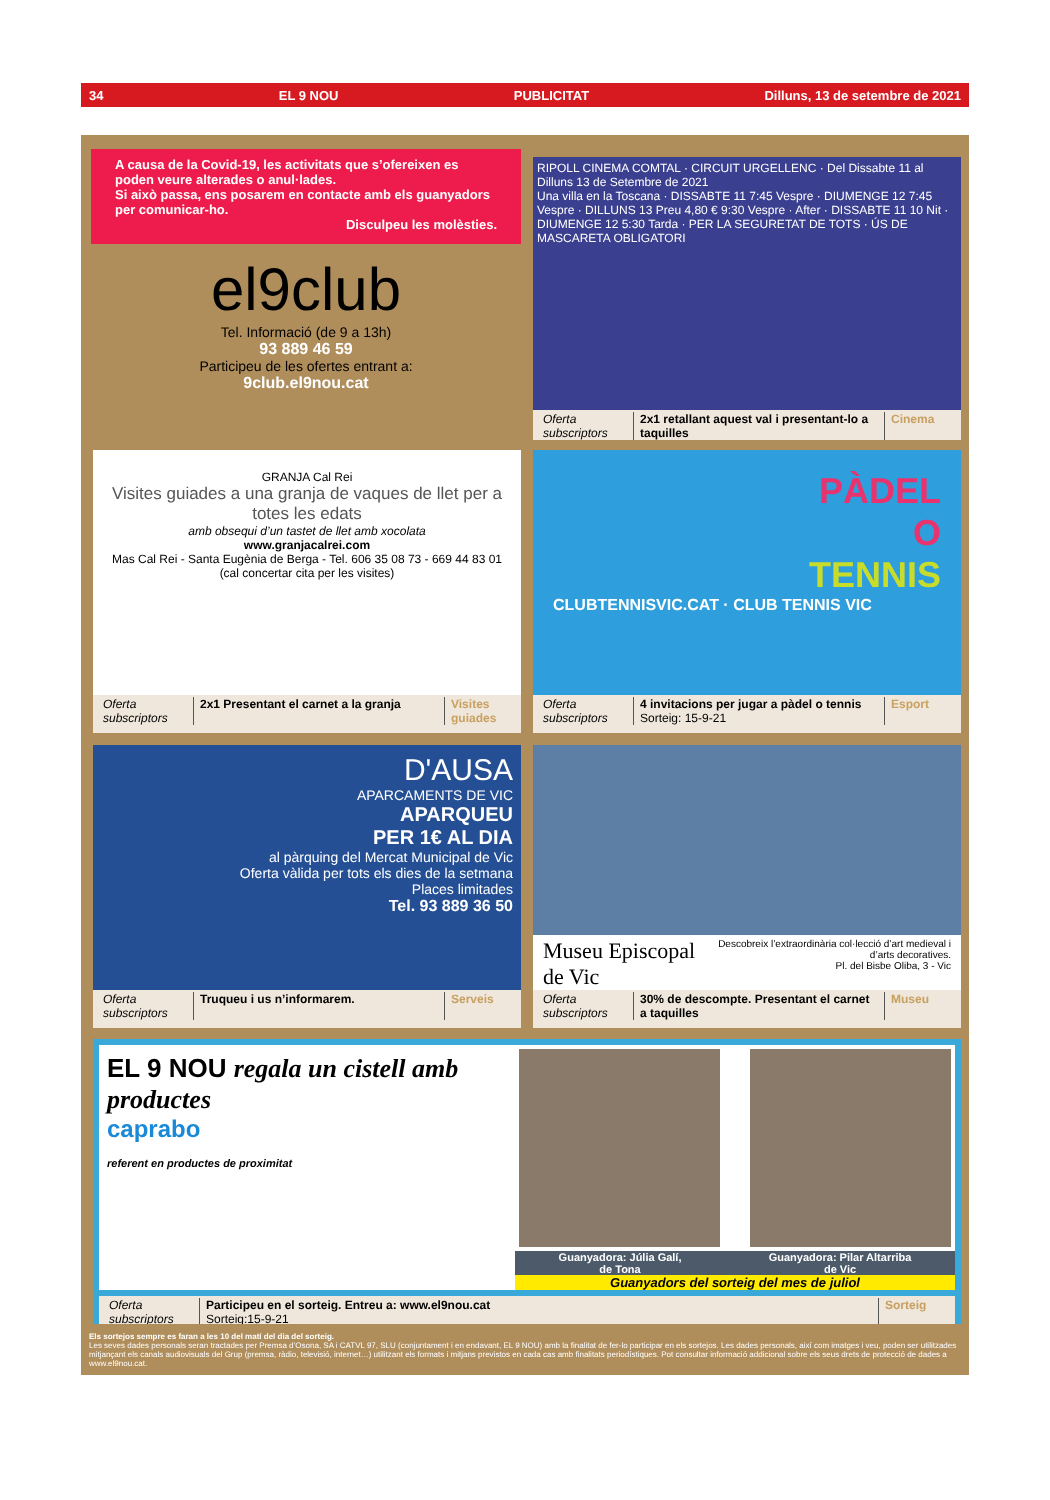34 EL 9 NOU PUBLICITAT Dilluns, 13 de setembre de 2021
A causa de la Covid-19, les activitats que s’ofereixen es poden veure alterades o anul·lades.
Si això passa, ens posarem en contacte amb els guanyadors per comunicar-ho.
Disculpeu les molèsties.
el9club
Tel. Informació (de 9 a 13h)
93 889 46 59
Participeu de les ofertes entrant a:
9club.el9nou.cat
RIPOLL CINEMA COMTAL · CIRCUIT URGELLENC · Del Dissabte 11 al Dilluns 13 de Setembre de 2021
Una villa en la Toscana · DISSABTE 11 7:45 Vespre · DIUMENGE 12 7:45 Vespre · DILLUNS 13 Preu 4,80 € 9:30 Vespre · After · DISSABTE 11 10 Nit · DIUMENGE 12 5:30 Tarda · PER LA SEGURETAT DE TOTS · ÚS DE MASCARETA OBLIGATORI
Oferta subscriptors 2x1 retallant aquest val i presentant-lo a taquilles Cinema
GRANJA Cal Rei
Visites guiades a una granja de vaques de llet per a totes les edats
amb obsequi d’un tastet de llet amb xocolata
www.granjacalrei.com
Mas Cal Rei - Santa Eugènia de Berga - Tel. 606 35 08 73 - 669 44 83 01
(cal concertar cita per les visites)
Oferta subscriptors 2x1 Presentant el carnet a la granja Visites guiades
PÀDEL
O
TENNIS
CLUBTENNISVIC.CAT · CLUB TENNIS VIC
Oferta subscriptors 4 invitacions per jugar a pàdel o tennis
Sorteig: 15-9-21 Esport
D'AUSA
APARCAMENTS DE VIC
APARQUEU
PER 1€ AL DIA
al pàrquing del Mercat Municipal de Vic
Oferta vàlida per tots els dies de la setmana
Places limitades
Tel. 93 889 36 50
Oferta subscriptors Truqueu i us n’informarem. Serveis
Museu Episcopal de Vic Descobreix l’extraordinària col·lecció d’art medieval i d’arts decoratives.
Pl. del Bisbe Oliba, 3 - Vic
Oferta subscriptors 30% de descompte. Presentant el carnet a taquilles Museu
EL 9 NOU regala un cistell amb productes
caprabo
referent en productes de proximitat
Guanyadora: Júlia Galí,
de Tona Guanyadora: Pilar Altarriba
de Vic
Guanyadors del sorteig del mes de juliol
Oferta subscriptors Participeu en el sorteig. Entreu a: www.el9nou.cat
Sorteig:15-9-21 Sorteig
Els sortejos sempre es faran a les 10 del matí del dia del sorteig.
Les seves dades personals seran tractades per Premsa d’Osona, SA i CATVL 97, SLU (conjuntament i en endavant, EL 9 NOU) amb la finalitat de fer-lo participar en els sortejos. Les dades personals, així com imatges i veu, poden ser utilitzades mitjançant els canals audiovisuals del Grup (premsa, ràdio, televisió, internet…) utilitzant els formats i mitjans previstos en cada cas amb finalitats periodístiques. Pot consultar informació addicional sobre els seus drets de protecció de dades a www.el9nou.cat.